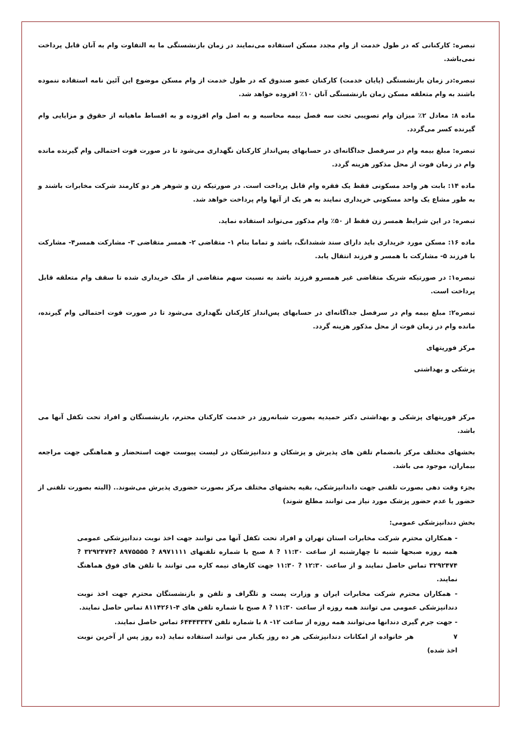تبصره: کارکنانی که در طول خدمت از وام مجدد مسکن استفاده می‌نمایند در زمان بازنشستگی ما به التفاوت وام به آنان قابل پرداخت نمی‌باشد.
تبصره:در زمان بازنشستگی (پایان خدمت) کارکنان عضو صندوق که در طول خدمت از وام مسکن موضوع این آئین نامه استفاده ننموده باشند به وام متعلقه مسکن زمان بازنشستگی آنان ۱۰٪ افزوده خواهد شد.
ماده ۸: معادل ۲٪ میزان وام تصویبی تحت سه فصل بیمه محاسبه و به اصل وام افزوده و به اقساط ماهیانه از حقوق و مزایایی وام گیرنده کسر می‌گردد.
تبصره: مبلغ بیمه وام در سرفصل جداگانه‌ای در حسابهای پس‌انداز کارکنان نگهداری می‌شود تا در صورت فوت احتمالی وام گیرنده مانده وام در زمان فوت از محل مذکور هزینه گردد.
ماده ۱۴: بابت هر واحد مسکونی فقط یک فقره وام قابل پرداخت است. در صورتیکه زن و شوهر هر دو کارمند شرکت مخابرات باشند و به طور مشاع یک واحد مسکونی خریداری نمایند به هر یک از آنها وام پرداخت خواهد شد.
تبصره: در این شرایط همسر زن فقط از ۵۰٪ وام مذکور می‌تواند استفاده نماید.
ماده ۱۶: مسکن مورد خریداری باید دارای سند ششدانگ، باشد و تماما بنام ۱- متقاضی ۲- همسر متقاضی ۳- مشارکت همسر۴- مشارکت با فرزند ۵- مشارکت با همسر و فرزند انتقال یابد.
تبصره۱: در صورتیکه شریک متقاضی غیر همسرو فرزند باشد به نسبت سهم متقاضی از ملک خریداری شده تا سقف وام متعلقه قابل پرداخت است.
تبصره۲: مبلغ بیمه وام در سرفصل جداگانه‌ای در حسابهای پس‌انداز کارکنان نگهداری می‌شود تا در صورت فوت احتمالی وام گیرنده، مانده وام در زمان فوت از محل مذکور هزینه گردد.
مرکز فوریتهای
پزشکی و بهداشتی
مرکز فوریتهای پزشکی و بهداشتی دکتر حمیدیه بصورت شبانه‌روز در خدمت کارکنان محترم، بازنشستگان و افراد تحت تکفل آنها می باشد.
بخشهای مختلف مرکز بانضمام تلفن های پذیرش و پزشکان و دندانپزشکان در لیست پیوست جهت استحضار و هماهنگی جهت مراجعه بیماران، موجود می باشد.
بجزء وقت دهی بصورت تلفنی جهت داندانپزشکی، بقیه بخشهای مختلف مرکز بصورت حضوری پذیرش می‌شوند.. (البته بصورت تلفنی از حضور یا عدم حضور پزشک مورد نیاز می توانند مطلع شوند)
بخش دندانپزشکی عمومی:
- همکاران محترم شرکت مخابرات استان تهران و افراد تحت تکفل آنها می توانند جهت اخذ نوبت دندانپزشکی عمومی همه روزه صبحها شنبه تا چهارشنبه از ساعت ۱۱:۳۰ ? ۸ صبح با شماره تلفنهای ۸۹۷۱۱۱۱ ? ۸۹۷۵۵۵۵ ?۳۲۹۲۴۷۴ ? ۳۲۹۲۴۷۴ تماس حاصل نمایند و از ساعت ۱۲:۳۰ ? ۱۱:۳۰ جهت کارهای نیمه کاره می توانند با تلفن های فوق هماهنگ نمایند.
- همکاران محترم شرکت مخابرات ایران و وزارت پست و تلگراف و تلفن و بازنشستگان محترم جهت اخذ نوبت دندانپزشکی عمومی می توانند همه روزه از ساعت ۱۱:۳۰ ? ۸ صبح با شماره تلفن های ۴-۸۱۱۴۲۶۱ تماس حاصل نمایند.
- جهت جرم گیری دندانها می‌توانند همه روزه از ساعت ۱۲- ۸ با شماره تلفن ۶۴۴۴۳۳۳۷ تماس حاصل نمایند.
۷ هر خانواده از امکانات دندانپزشکی هر ده روز یکبار می توانند استفاده نماید (ده روز پس از آخرین نوبت اخذ شده)